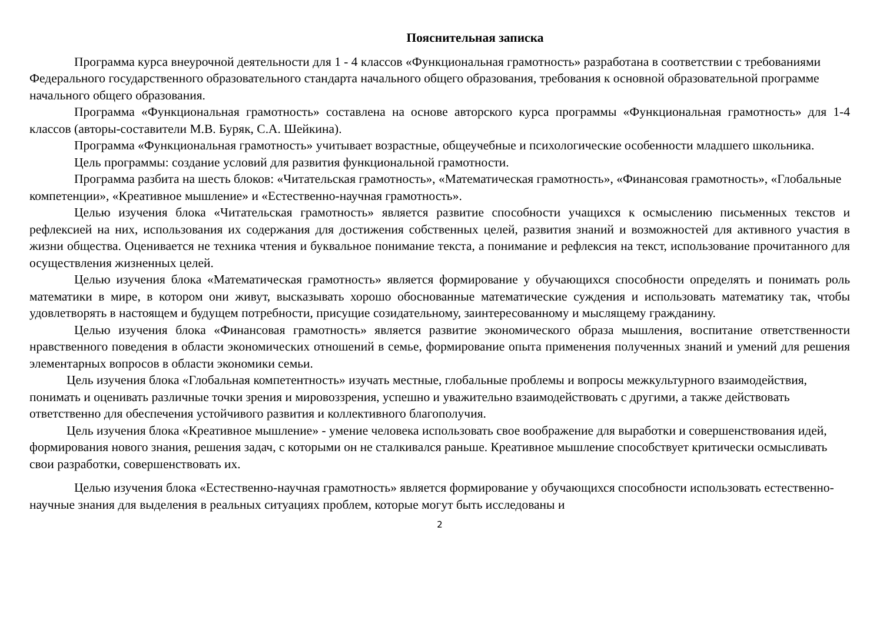Пояснительная записка
Программа курса внеурочной деятельности для 1 - 4 классов «Функциональная грамотность» разработана в соответствии с требованиями Федерального государственного образовательного стандарта начального общего образования, требования к основной образовательной программе начального общего образования.
Программа «Функциональная грамотность» составлена на основе авторского курса программы «Функциональная грамотность» для 1-4 классов (авторы-составители М.В. Буряк, С.А. Шейкина).
Программа «Функциональная грамотность» учитывает возрастные, общеучебные и психологические особенности младшего школьника.
Цель программы: создание условий для развития функциональной грамотности.
Программа разбита на шесть блоков: «Читательская грамотность», «Математическая грамотность», «Финансовая грамотность», «Глобальные компетенции», «Креативное мышление» и «Естественно-научная грамотность».
Целью изучения блока «Читательская грамотность» является развитие способности учащихся к осмыслению письменных текстов и рефлексией на них, использования их содержания для достижения собственных целей, развития знаний и возможностей для активного участия в жизни общества. Оценивается не техника чтения и буквальное понимание текста, а понимание и рефлексия на текст, использование прочитанного для осуществления жизненных целей.
Целью изучения блока «Математическая грамотность» является формирование у обучающихся способности определять и понимать роль математики в мире, в котором они живут, высказывать хорошо обоснованные математические суждения и использовать математику так, чтобы удовлетворять в настоящем и будущем потребности, присущие созидательному, заинтересованному и мыслящему гражданину.
Целью изучения блока «Финансовая грамотность» является развитие экономического образа мышления, воспитание ответственности нравственного поведения в области экономических отношений в семье, формирование опыта применения полученных знаний и умений для решения элементарных вопросов в области экономики семьи.
Цель изучения блока «Глобальная компетентность» изучать местные, глобальные проблемы и вопросы межкультурного взаимодействия, понимать и оценивать различные точки зрения и мировоззрения, успешно и уважительно взаимодействовать с другими, а также действовать ответственно для обеспечения устойчивого развития и коллективного благополучия.
Цель изучения блока «Креативное мышление» - умение человека использовать свое воображение для выработки и совершенствования идей, формирования нового знания, решения задач, с которыми он не сталкивался раньше. Креативное мышление способствует критически осмысливать свои разработки, совершенствовать их.
Целью изучения блока «Естественно-научная грамотность» является формирование у обучающихся способности использовать естественно-научные знания для выделения в реальных ситуациях проблем, которые могут быть исследованы и
2